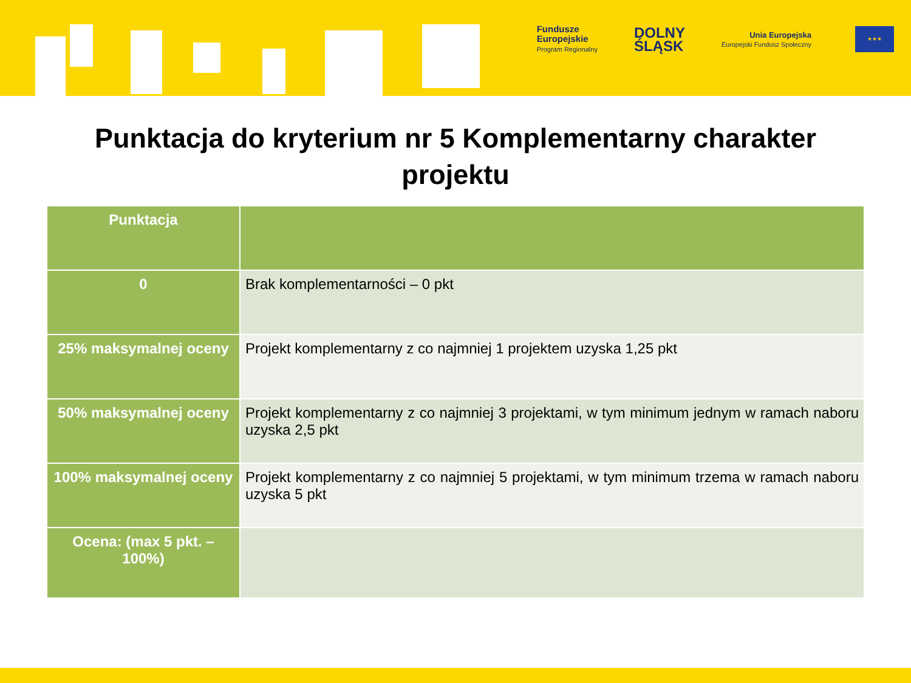Fundusze
Europejskie
Program Regionalny
DOLNY
ŚLĄSK
Unia Europejska
Europejski Fundusz Społeczny
★★★
Punktacja do kryterium nr 5 Komplementarny charakter projektu
| Punktacja | |
| --- | --- |
| 0 | Brak komplementarności – 0 pkt |
| 25% maksymalnej oceny | Projekt komplementarny z co najmniej 1 projektem uzyska 1,25 pkt |
| 50% maksymalnej oceny | Projekt komplementarny z co najmniej 3 projektami, w tym minimum jednym w ramach naboru uzyska 2,5 pkt |
| 100% maksymalnej oceny | Projekt komplementarny z co najmniej 5 projektami, w tym minimum trzema w ramach naboru uzyska 5 pkt |
| Ocena: (max 5 pkt. – 100%) | |